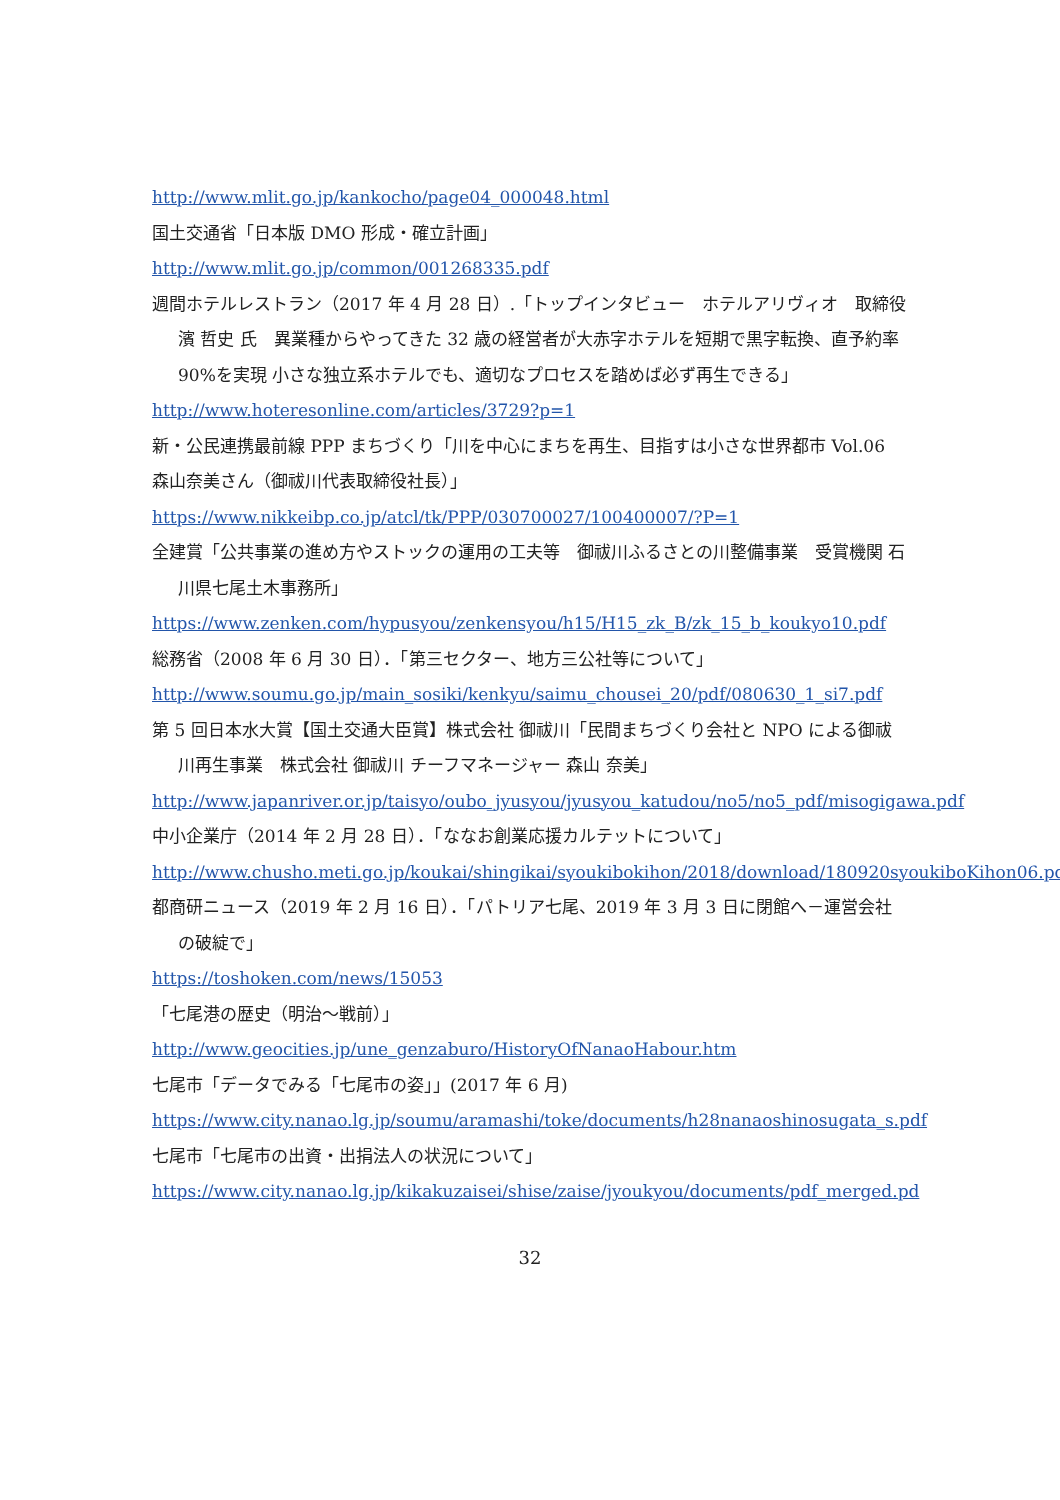http://www.mlit.go.jp/kankocho/page04_000048.html
国土交通省「日本版 DMO 形成・確立計画」
http://www.mlit.go.jp/common/001268335.pdf
週間ホテルレストラン（2017 年 4 月 28 日）.「トップインタビュー　ホテルアリヴィオ　取締役 濱 哲史 氏　異業種からやってきた 32 歳の経営者が大赤字ホテルを短期で黒字転換、直予約率 90%を実現 小さな独立系ホテルでも、適切なプロセスを踏めば必ず再生できる」
http://www.hoteresonline.com/articles/3729?p=1
新・公民連携最前線 PPP まちづくり「川を中心にまちを再生、目指すは小さな世界都市 Vol.06　森山奈美さん（御祓川代表取締役社長）」
https://www.nikkeibp.co.jp/atcl/tk/PPP/030700027/100400007/?P=1
全建賞「公共事業の進め方やストックの運用の工夫等　御祓川ふるさとの川整備事業　受賞機関 石川県七尾土木事務所」
https://www.zenken.com/hypusyou/zenkensyou/h15/H15_zk_B/zk_15_b_koukyo10.pdf
総務省（2008 年 6 月 30 日）．「第三セクター、地方三公社等について」
http://www.soumu.go.jp/main_sosiki/kenkyu/saimu_chousei_20/pdf/080630_1_si7.pdf
第 5 回日本水大賞【国土交通大臣賞】株式会社 御祓川「民間まちづくり会社と NPO による御祓川再生事業　株式会社 御祓川 チーフマネージャー 森山 奈美」
http://www.japanriver.or.jp/taisyo/oubo_jyusyou/jyusyou_katudou/no5/no5_pdf/misogigawa.pdf
中小企業庁（2014 年 2 月 28 日）．「ななお創業応援カルテットについて」
http://www.chusho.meti.go.jp/koukai/shingikai/syoukibokihon/2018/download/180920syoukiboKihon06.pdf
都商研ニュース（2019 年 2 月 16 日）．「パトリア七尾、2019 年 3 月 3 日に閉館へ－運営会社の破綻で」
https://toshoken.com/news/15053
「七尾港の歴史（明治～戦前）」
http://www.geocities.jp/une_genzaburo/HistoryOfNanaoHabour.htm
七尾市「データでみる「七尾市の姿」」(2017 年 6 月)
https://www.city.nanao.lg.jp/soumu/aramashi/toke/documents/h28nanaoshinosugata_s.pdf
七尾市「七尾市の出資・出捐法人の状況について」
https://www.city.nanao.lg.jp/kikakuzaisei/shise/zaise/jyoukyou/documents/pdf_merged.pd
32